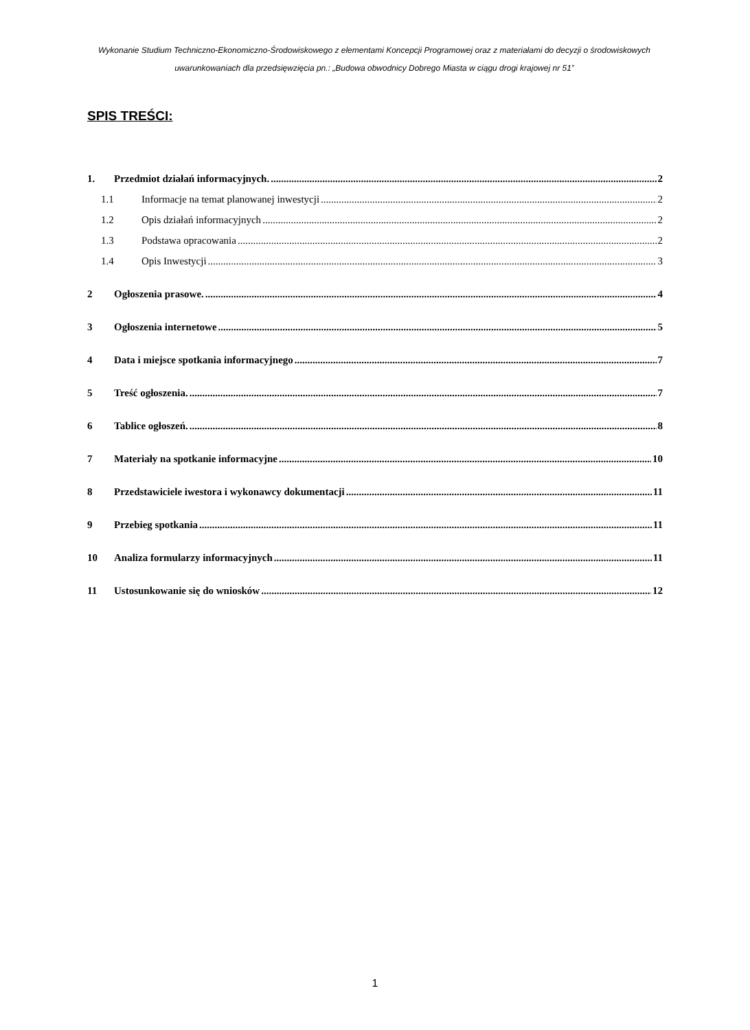Wykonanie Studium Techniczno-Ekonomiczno-Środowiskowego z elementami Koncepcji Programowej oraz z materiałami do decyzji o środowiskowych uwarunkowaniach dla przedsięwzięcia pn.: „Budowa obwodnicy Dobrego Miasta w ciągu drogi krajowej nr 51”
SPIS TREŚCI:
1. Przedmiot działań informacyjnych. 2
1.1 Informacje na temat planowanej inwestycji 2
1.2 Opis działań informacyjnych 2
1.3 Podstawa opracowania 2
1.4 Opis Inwestycji 3
2 Ogłoszenia prasowe. 4
3 Ogłoszenia internetowe 5
4 Data i miejsce spotkania informacyjnego 7
5 Treść ogłoszenia. 7
6 Tablice ogłoszeń. 8
7 Materiały na spotkanie informacyjne 10
8 Przedstawiciele iwestora i wykonawcy dokumentacji 11
9 Przebieg spotkania 11
10 Analiza formularzy informacyjnych 11
11 Ustosunkowanie się do wniosków 12
1